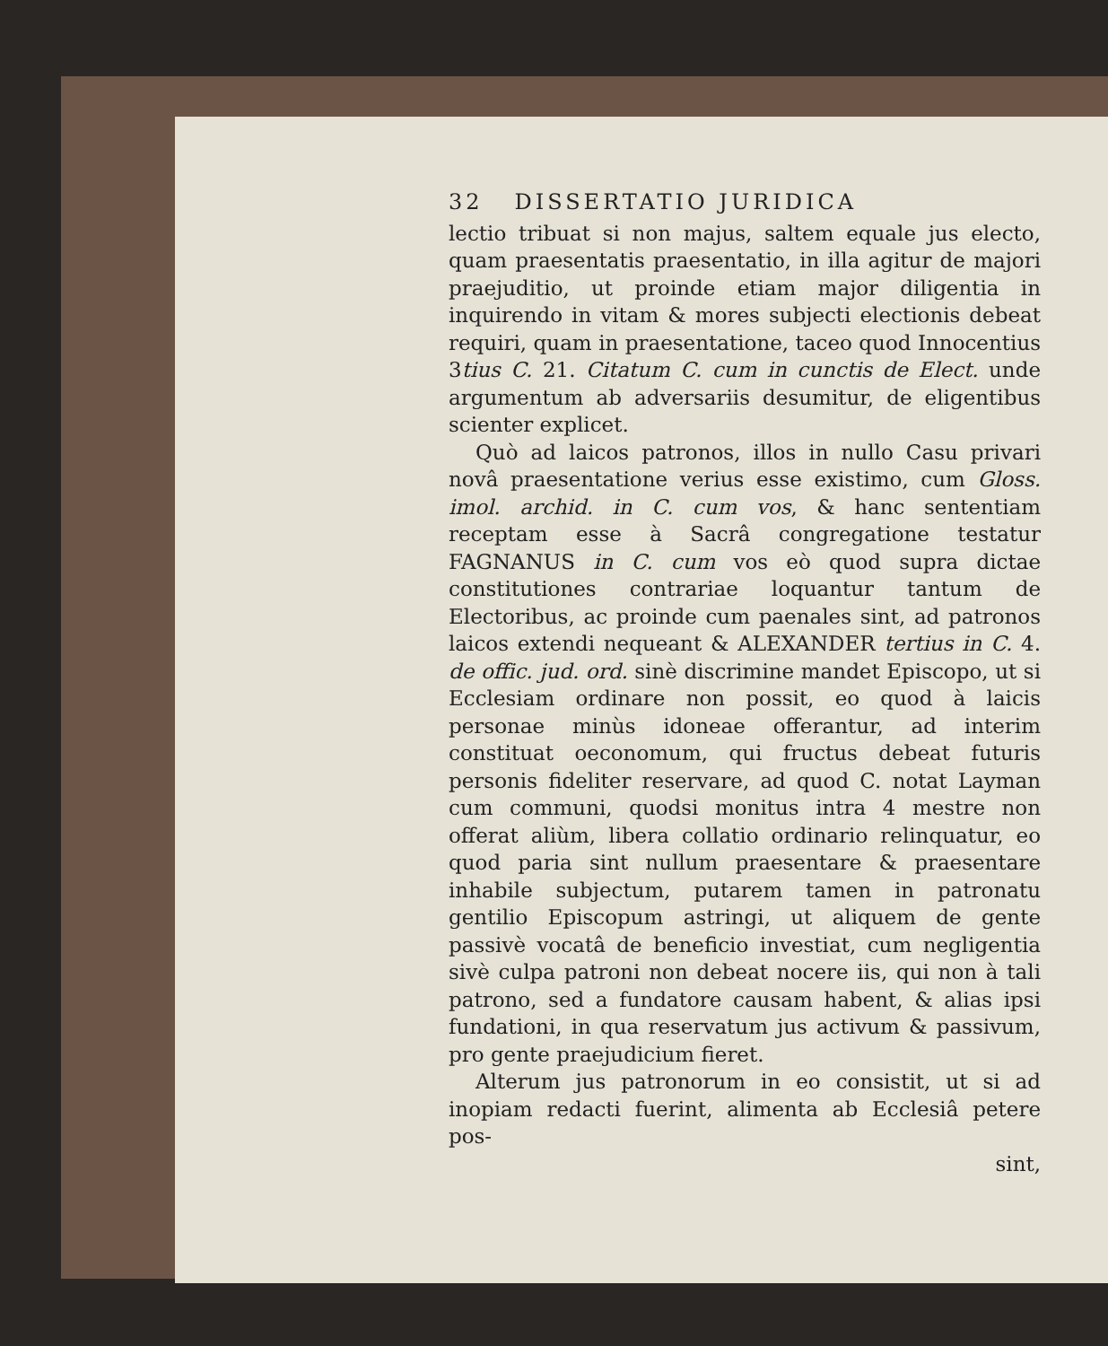32 DISSERTATIO JURIDICA
lectio tribuat si non majus, saltem equale jus electo, quam praesentatis praesentatio, in illa agitur de majori praejuditio, ut proinde etiam major diligentia in inquirendo in vitam & mores subjecti electionis debeat requiri, quam in praesentatione, taceo quod Innocentius 3tius C. 21. Citatum C. cum in cunctis de Elect. unde argumentum ab adversariis desumitur, de eligentibus scienter explicet.
Quò ad laicos patronos, illos in nullo Casu privari novâ praesentatione verius esse existimo, cum Gloss. imol. archid. in C. cum vos, & hanc sententiam receptam esse à Sacrâ congregatione testatur FAGNANUS in C. cum vos eò quod supra dictae constitutiones contrariae loquantur tantum de Electoribus, ac proinde cum paenales sint, ad patronos laicos extendi nequeant & ALEXANDER tertius in C. 4. de offic. jud. ord. sinè discrimine mandet Episcopo, ut si Ecclesiam ordinare non possit, eo quod à laicis personae minùs idoneae offerantur, ad interim constituat oeconomum, qui fructus debeat futuris personis fideliter reservare, ad quod C. notat Layman cum communi, quodsi monitus intra 4 mestre non offerat aliùm, libera collatio ordinario relinquatur, eo quod paria sint nullum praesentare & praesentare inhabile subjectum, putarem tamen in patronatu gentilio Episcopum astringi, ut aliquem de gente passivè vocatâ de beneficio investiat, cum negligentia sivè culpa patroni non debeat nocere iis, qui non à tali patrono, sed a fundatore causam habent, & alias ipsi fundationi, in qua reservatum jus activum & passivum, pro gente praejudicium fieret.
Alterum jus patronorum in eo consistit, ut si ad inopiam redacti fuerint, alimenta ab Ecclesiâ petere pos-
sint,